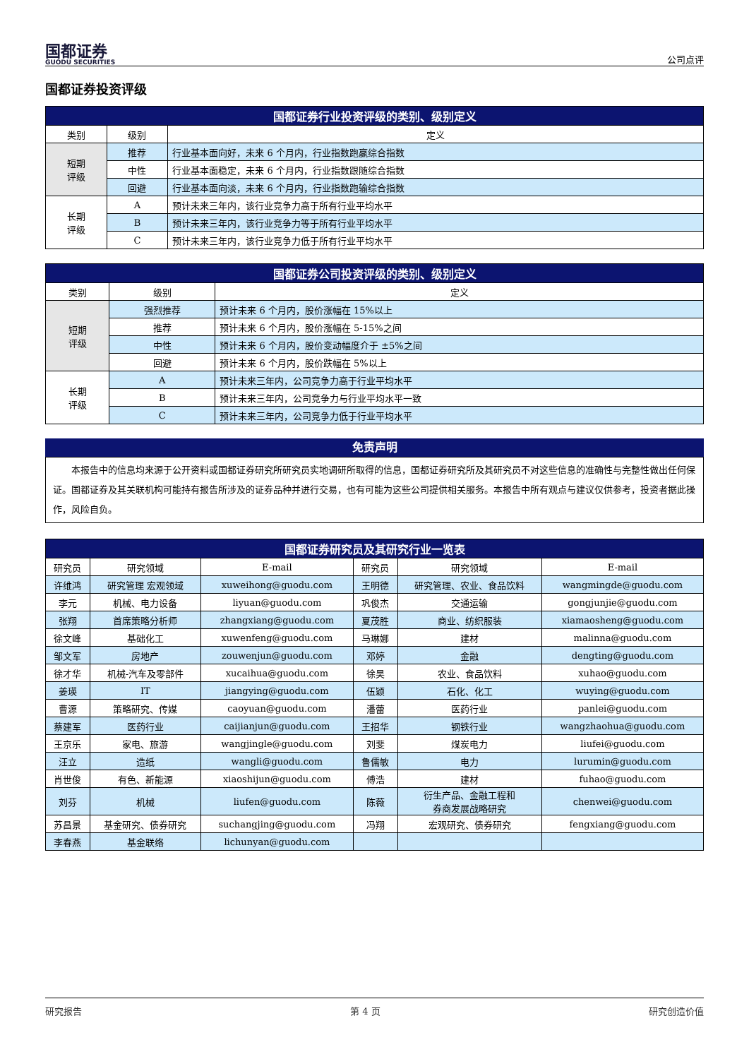国都证券
GUODU SECURITIES
公司点评
国都证券投资评级
| 国都证券行业投资评级的类别、级别定义 | | |
| --- | --- | --- |
| 类别 | 级别 | 定义 |
| 短期 评级 | 推荐 | 行业基本面向好，未来 6 个月内，行业指数跑赢综合指数 |
| | 中性 | 行业基本面稳定，未来 6 个月内，行业指数跟随综合指数 |
| | 回避 | 行业基本面向淡，未来 6 个月内，行业指数跑输综合指数 |
| 长期 评级 | A | 预计未来三年内，该行业竞争力高于所有行业平均水平 |
| | B | 预计未来三年内，该行业竞争力等于所有行业平均水平 |
| | C | 预计未来三年内，该行业竞争力低于所有行业平均水平 |
| 国都证券公司投资评级的类别、级别定义 | | |
| --- | --- | --- |
| 类别 | 级别 | 定义 |
| 短期 评级 | 强烈推荐 | 预计未来 6 个月内，股价涨幅在 15%以上 |
| | 推荐 | 预计未来 6 个月内，股价涨幅在 5-15%之间 |
| | 中性 | 预计未来 6 个月内，股价变动幅度介于 ±5%之间 |
| | 回避 | 预计未来 6 个月内，股价跌幅在 5%以上 |
| 长期 评级 | A | 预计未来三年内，公司竞争力高于行业平均水平 |
| | B | 预计未来三年内，公司竞争力与行业平均水平一致 |
| | C | 预计未来三年内，公司竞争力低于行业平均水平 |
免责声明
本报告中的信息均来源于公开资料或国都证券研究所研究员实地调研所取得的信息，国都证券研究所及其研究员不对这些信息的准确性与完整性做出任何保证。国都证券及其关联机构可能持有报告所涉及的证券品种并进行交易，也有可能为这些公司提供相关服务。本报告中所有观点与建议仅供参考，投资者据此操作，风险自负。
| 国都证券研究员及其研究行业一览表 | | | | | |
| --- | --- | --- | --- | --- | --- |
| 研究员 | 研究领域 | E-mail | 研究员 | 研究领域 | E-mail |
| 许维鸿 | 研究管理 宏观领域 | xuweihong@guodu.com | 王明德 | 研究管理、农业、食品饮料 | wangmingde@guodu.com |
| 李元 | 机械、电力设备 | liyuan@guodu.com | 巩俊杰 | 交通运输 | gongjunjie@guodu.com |
| 张翔 | 首席策略分析师 | zhangxiang@guodu.com | 夏茂胜 | 商业、纺织服装 | xiamaosheng@guodu.com |
| 徐文峰 | 基础化工 | xuwenfeng@guodu.com | 马琳娜 | 建材 | malinna@guodu.com |
| 邹文军 | 房地产 | zouwenjun@guodu.com | 邓婷 | 金融 | dengting@guodu.com |
| 徐才华 | 机械-汽车及零部件 | xucaihua@guodu.com | 徐昊 | 农业、食品饮料 | xuhao@guodu.com |
| 姜瑛 | IT | jiangying@guodu.com | 伍颖 | 石化、化工 | wuying@guodu.com |
| 曹源 | 策略研究、传媒 | caoyuan@guodu.com | 潘蕾 | 医药行业 | panlei@guodu.com |
| 蔡建军 | 医药行业 | caijianjun@guodu.com | 王招华 | 钢铁行业 | wangzhaohua@guodu.com |
| 王京乐 | 家电、旅游 | wangjingle@guodu.com | 刘斐 | 煤炭电力 | liufei@guodu.com |
| 汪立 | 造纸 | wangli@guodu.com | 鲁儒敏 | 电力 | lurumin@guodu.com |
| 肖世俊 | 有色、新能源 | xiaoshijun@guodu.com | 傅浩 | 建材 | fuhao@guodu.com |
| 刘芬 | 机械 | liufen@guodu.com | 陈薇 | 衍生产品、金融工程和 券商发展战略研究 | chenwei@guodu.com |
| 苏昌景 | 基金研究、债券研究 | suchangjing@guodu.com | 冯翔 | 宏观研究、债券研究 | fengxiang@guodu.com |
| 李春燕 | 基金联络 | lichunyan@guodu.com | | | |
研究报告 第 4 页 研究创造价值